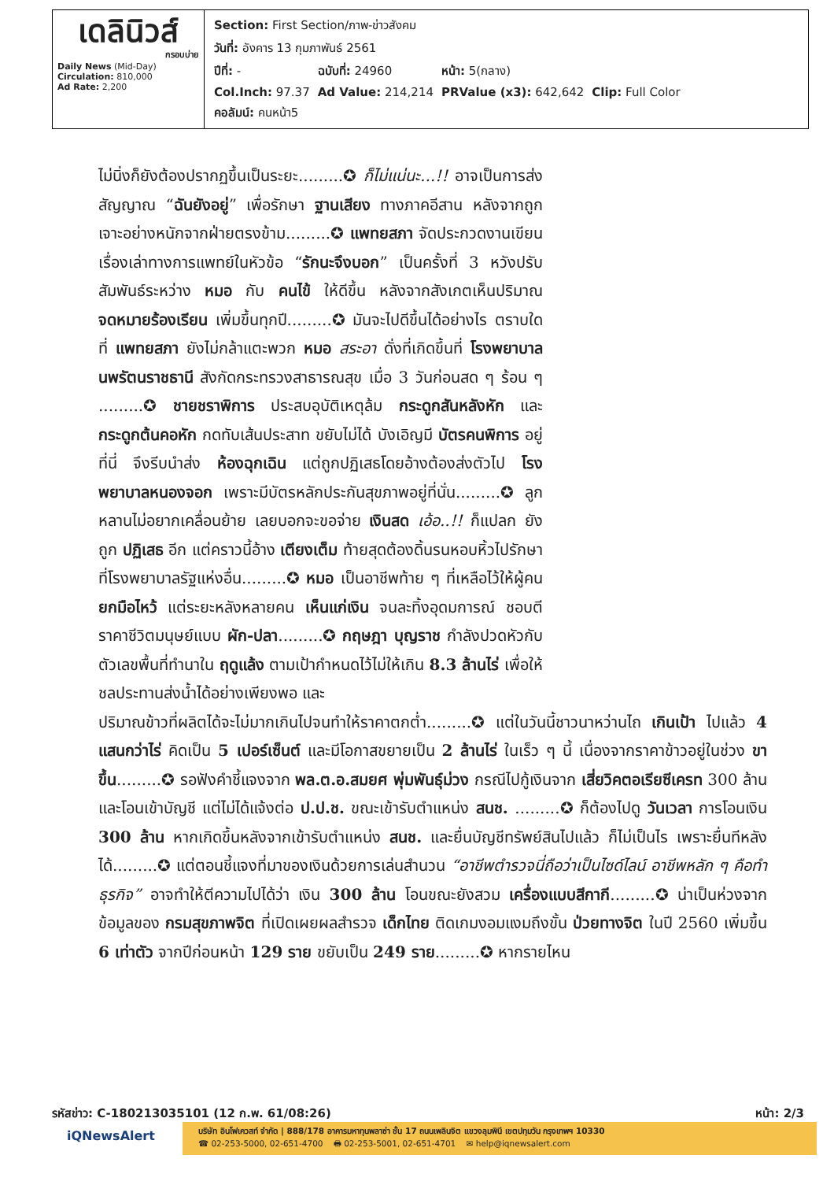| เดลินิวส์ กรอบบ่าย Daily News (Mid-Day) Circulation: 810,000 Ad Rate: 2,200 | / Section: First Section/ภาพ-ข่าวสังคม / / / / / วันที่: อังคาร 13 กุมภาพันธ์ 2561 / / / / / ปีที่: - / ฉบับที่: 24960 / หน้า: 5(กลาง) / / / Col.Inch: 97.37 / Ad Value: 214,214 / PRValue (x3): 642,642 / Clip: Full Color / / คอลัมน์: คนหน้า5 / / / / |
ไม่นิ่งก็ยังต้องปรากฏขึ้นเป็นระยะ.........✪ ก็ไม่แน่นะ...!! อาจเป็นการส่งสัญญาณ “ฉันยังอยู่” เพื่อรักษา ฐานเสียง ทางภาคอีสาน หลังจากถูกเจาะอย่างหนักจากฝ่ายตรงข้าม.........✪ แพทยสภา จัดประกวดงานเขียนเรื่องเล่าทางการแพทย์ในหัวข้อ “รักนะจึงบอก” เป็นครั้งที่ 3 หวังปรับสัมพันธ์ระหว่าง หมอ กับ คนไข้ ให้ดีขึ้น หลังจากสังเกตเห็นปริมาณ จดหมายร้องเรียน เพิ่มขึ้นทุกปี.........✪ มันจะไปดีขึ้นได้อย่างไร ตราบใดที่ แพทยสภา ยังไม่กล้าแตะพวก หมอ สระอา ดั่งที่เกิดขึ้นที่ โรงพยาบาลนพรัตนราชธานี สังกัดกระทรวงสาธารณสุข เมื่อ 3 วันก่อนสด ๆ ร้อน ๆ .........✪ ชายชราพิการ ประสบอุบัติเหตุล้ม กระดูกสันหลังหัก และ กระดูกต้นคอหัก กดทับเส้นประสาท ขยับไม่ได้ บังเอิญมี บัตรคนพิการ อยู่ที่นี่ จึงรีบนำส่ง ห้องฉุกเฉิน แต่ถูกปฏิเสธโดยอ้างต้องส่งตัวไป โรงพยาบาลหนองจอก เพราะมีบัตรหลักประกันสุขภาพอยู่ที่นั่น.........✪ ลูกหลานไม่อยากเคลื่อนย้าย เลยบอกจะขอจ่าย เงินสด เอ้อ..!! ก็แปลก ยังถูก ปฏิเสธ อีก แต่คราวนี้อ้าง เตียงเต็ม ท้ายสุดต้องดิ้นรนหอบหิ้วไปรักษาที่โรงพยาบาลรัฐแห่งอื่น.........✪ หมอ เป็นอาชีพท้าย ๆ ที่เหลือไว้ให้ผู้คน ยกมือไหว้ แต่ระยะหลังหลายคน เห็นแก่เงิน จนละทิ้งอุดมการณ์ ชอบตีราคาชีวิตมนุษย์แบบ ผัก-ปลา.........✪ กฤษฎา บุญราช กำลังปวดหัวกับตัวเลขพื้นที่ทำนาใน ฤดูแล้ง ตามเป้ากำหนดไว้ไม่ให้เกิน 8.3 ล้านไร่ เพื่อให้ชลประทานส่งน้ำได้อย่างเพียงพอ และ
ปริมาณข้าวที่ผลิตได้จะไม่มากเกินไปจนทำให้ราคาตกต่ำ.........✪ แต่ในวันนี้ชาวนาหว่านไถ เกินเป้า ไปแล้ว 4 แสนกว่าไร่ คิดเป็น 5 เปอร์เซ็นต์ และมีโอกาสขยายเป็น 2 ล้านไร่ ในเร็ว ๆ นี้ เนื่องจากราคาข้าวอยู่ในช่วง ขาขึ้น.........✪ รอฟังคำชี้แจงจาก พล.ต.อ.สมยศ พุ่มพันธุ์ม่วง กรณีไปกู้เงินจาก เสี่ยวิคตอเรียซีเครท 300 ล้านและโอนเข้าบัญชี แต่ไม่ได้แจ้งต่อ ป.ป.ช. ขณะเข้ารับตำแหน่ง สนช. .........✪ ก็ต้องไปดู วันเวลา การโอนเงิน 300 ล้าน หากเกิดขึ้นหลังจากเข้ารับตำแหน่ง สนช. และยื่นบัญชีทรัพย์สินไปแล้ว ก็ไม่เป็นไร เพราะยื่นทีหลังได้.........✪ แต่ตอนชี้แจงที่มาของเงินด้วยการเล่นสำนวน “อาชีพตำรวจนี่ถือว่าเป็นไซด์ไลน์ อาชีพหลัก ๆ คือทำธุรกิจ” อาจทำให้ตีความไปได้ว่า เงิน 300 ล้าน โอนขณะยังสวม เครื่องแบบสีกากี.........✪ น่าเป็นห่วงจากข้อมูลของ กรมสุขภาพจิต ที่เปิดเผยผลสำรวจ เด็กไทย ติดเกมงอมแงมถึงขั้น ป่วยทางจิต ในปี 2560 เพิ่มขึ้น 6 เท่าตัว จากปีก่อนหน้า 129 ราย ขยับเป็น 249 ราย.........✪ หากรายไหน
รหัสข่าว: C-180213035101 (12 ก.พ. 61/08:26) หน้า: 2/3
iQNewsAlert
บริษัท อินโฟเควสท์ จำกัด | 888/178 อาคารมหาทุนพลาซ่า ชั้น 17 ถนนเพลินจิต แขวงลุมพินี เขตปทุมวัน กรุงเทพฯ 10330
☎ 02-253-5000, 02-651-4700 🖶 02-253-5001, 02-651-4701 ✉ help@iqnewsalert.com